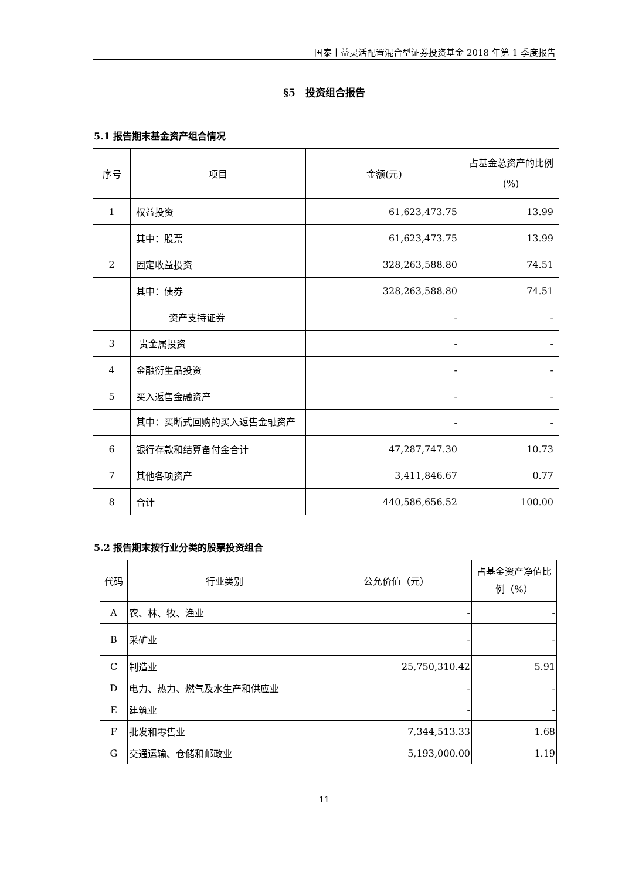国泰丰益灵活配置混合型证券投资基金 2018 年第 1 季度报告
§5　投资组合报告
5.1 报告期末基金资产组合情况
| 序号 | 项目 | 金额(元) | 占基金总资产的比例(%) |
| --- | --- | --- | --- |
| 1 | 权益投资 | 61,623,473.75 | 13.99 |
| | 其中：股票 | 61,623,473.75 | 13.99 |
| 2 | 固定收益投资 | 328,263,588.80 | 74.51 |
| | 其中：债券 | 328,263,588.80 | 74.51 |
| | 资产支持证券 | - | - |
| 3 | 贵金属投资 | - | - |
| 4 | 金融衍生品投资 | - | - |
| 5 | 买入返售金融资产 | - | - |
| | 其中：买断式回购的买入返售金融资产 | - | - |
| 6 | 银行存款和结算备付金合计 | 47,287,747.30 | 10.73 |
| 7 | 其他各项资产 | 3,411,846.67 | 0.77 |
| 8 | 合计 | 440,586,656.52 | 100.00 |
5.2 报告期末按行业分类的股票投资组合
| 代码 | 行业类别 | 公允价值（元） | 占基金资产净值比例（%） |
| --- | --- | --- | --- |
| A | 农、林、牧、渔业 | - | - |
| B | 采矿业 | - | - |
| C | 制造业 | 25,750,310.42 | 5.91 |
| D | 电力、热力、燃气及水生产和供应业 | - | - |
| E | 建筑业 | - | - |
| F | 批发和零售业 | 7,344,513.33 | 1.68 |
| G | 交通运输、仓储和邮政业 | 5,193,000.00 | 1.19 |
11